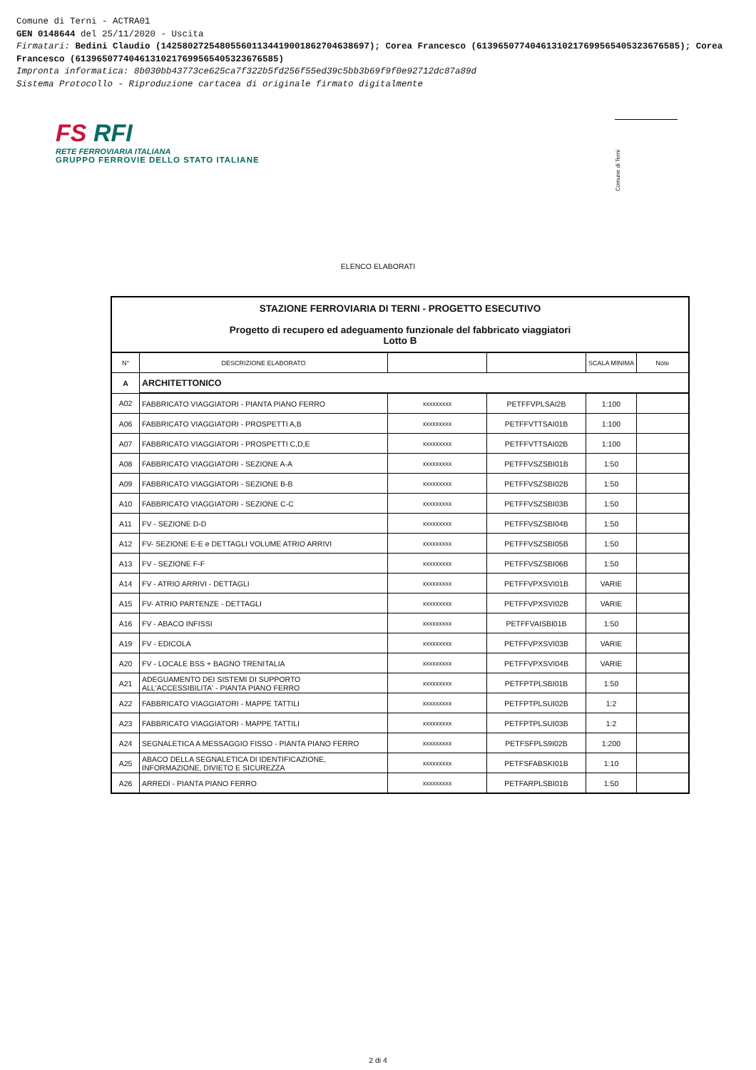Comune di Terni - ACTRA01
GEN 0148644 del 25/11/2020 - Uscita
Firmatari: Bedini Claudio (142580272548055601134419001862704638697); Corea Francesco (61396507740461310217699565405323676585); Corea Francesco (61396507740461310217699565405323676585)
Impronta informatica: 8b030bb43773ce625ca7f322b5fd256f55ed39c5bb3b69f9f0e92712dc87a89d
Sistema Protocollo - Riproduzione cartacea di originale firmato digitalmente
FS RFI
RETE FERROVIARIA ITALIANA
GRUPPO FERROVIE DELLO STATO ITALIANE
Comune di Terni
ELENCO ELABORATI
| STAZIONE FERROVIARIA DI TERNI - PROGETTO ESECUTIVO Progetto di recupero ed adeguamento funzionale del fabbricato viaggiatori Lotto B | | | | | |
| N° | DESCRIZIONE ELABORATO | | | SCALA MINIMA | Note |
| A | ARCHITETTONICO | | | | |
| A02 | FABBRICATO VIAGGIATORI - PIANTA PIANO FERRO | xxxxxxxxx | PETFFVPLSAI2B | 1:100 | |
| A06 | FABBRICATO VIAGGIATORI - PROSPETTI A,B | xxxxxxxxx | PETFFVTTSAI01B | 1:100 | |
| A07 | FABBRICATO VIAGGIATORI - PROSPETTI C,D,E | xxxxxxxxx | PETFFVTTSAI02B | 1:100 | |
| A08 | FABBRICATO VIAGGIATORI - SEZIONE A-A | xxxxxxxxx | PETFFVSZSBI01B | 1:50 | |
| A09 | FABBRICATO VIAGGIATORI - SEZIONE B-B | xxxxxxxxx | PETFFVSZSBI02B | 1:50 | |
| A10 | FABBRICATO VIAGGIATORI - SEZIONE C-C | xxxxxxxxx | PETFFVSZSBI03B | 1:50 | |
| A11 | FV - SEZIONE D-D | xxxxxxxxx | PETFFVSZSBI04B | 1:50 | |
| A12 | FV- SEZIONE E-E e DETTAGLI VOLUME ATRIO ARRIVI | xxxxxxxxx | PETFFVSZSBI05B | 1:50 | |
| A13 | FV - SEZIONE F-F | xxxxxxxxx | PETFFVSZSBI06B | 1:50 | |
| A14 | FV - ATRIO ARRIVI - DETTAGLI | xxxxxxxxx | PETFFVPXSVI01B | VARIE | |
| A15 | FV- ATRIO PARTENZE - DETTAGLI | xxxxxxxxx | PETFFVPXSVI02B | VARIE | |
| A16 | FV - ABACO INFISSI | xxxxxxxxx | PETFFVAISBI01B | 1:50 | |
| A19 | FV - EDICOLA | xxxxxxxxx | PETFFVPXSVI03B | VARIE | |
| A20 | FV - LOCALE BSS + BAGNO TRENITALIA | xxxxxxxxx | PETFFVPXSVI04B | VARIE | |
| A21 | ADEGUAMENTO DEI SISTEMI DI SUPPORTO ALL'ACCESSIBILITA' - PIANTA PIANO FERRO | xxxxxxxxx | PETFPTPLSBI01B | 1:50 | |
| A22 | FABBRICATO VIAGGIATORI - MAPPE TATTILI | xxxxxxxxx | PETFPTPLSUI02B | 1:2 | |
| A23 | FABBRICATO VIAGGIATORI - MAPPE TATTILI | xxxxxxxxx | PETFPTPLSUI03B | 1:2 | |
| A24 | SEGNALETICA A MESSAGGIO FISSO - PIANTA PIANO FERRO | xxxxxxxxx | PETFSFPLS9I02B | 1:200 | |
| A25 | ABACO DELLA SEGNALETICA DI IDENTIFICAZIONE, INFORMAZIONE, DIVIETO E SICUREZZA | xxxxxxxxx | PETFSFABSKI01B | 1:10 | |
| A26 | ARREDI - PIANTA PIANO FERRO | xxxxxxxxx | PETFARPLSBI01B | 1:50 | |
2 di 4